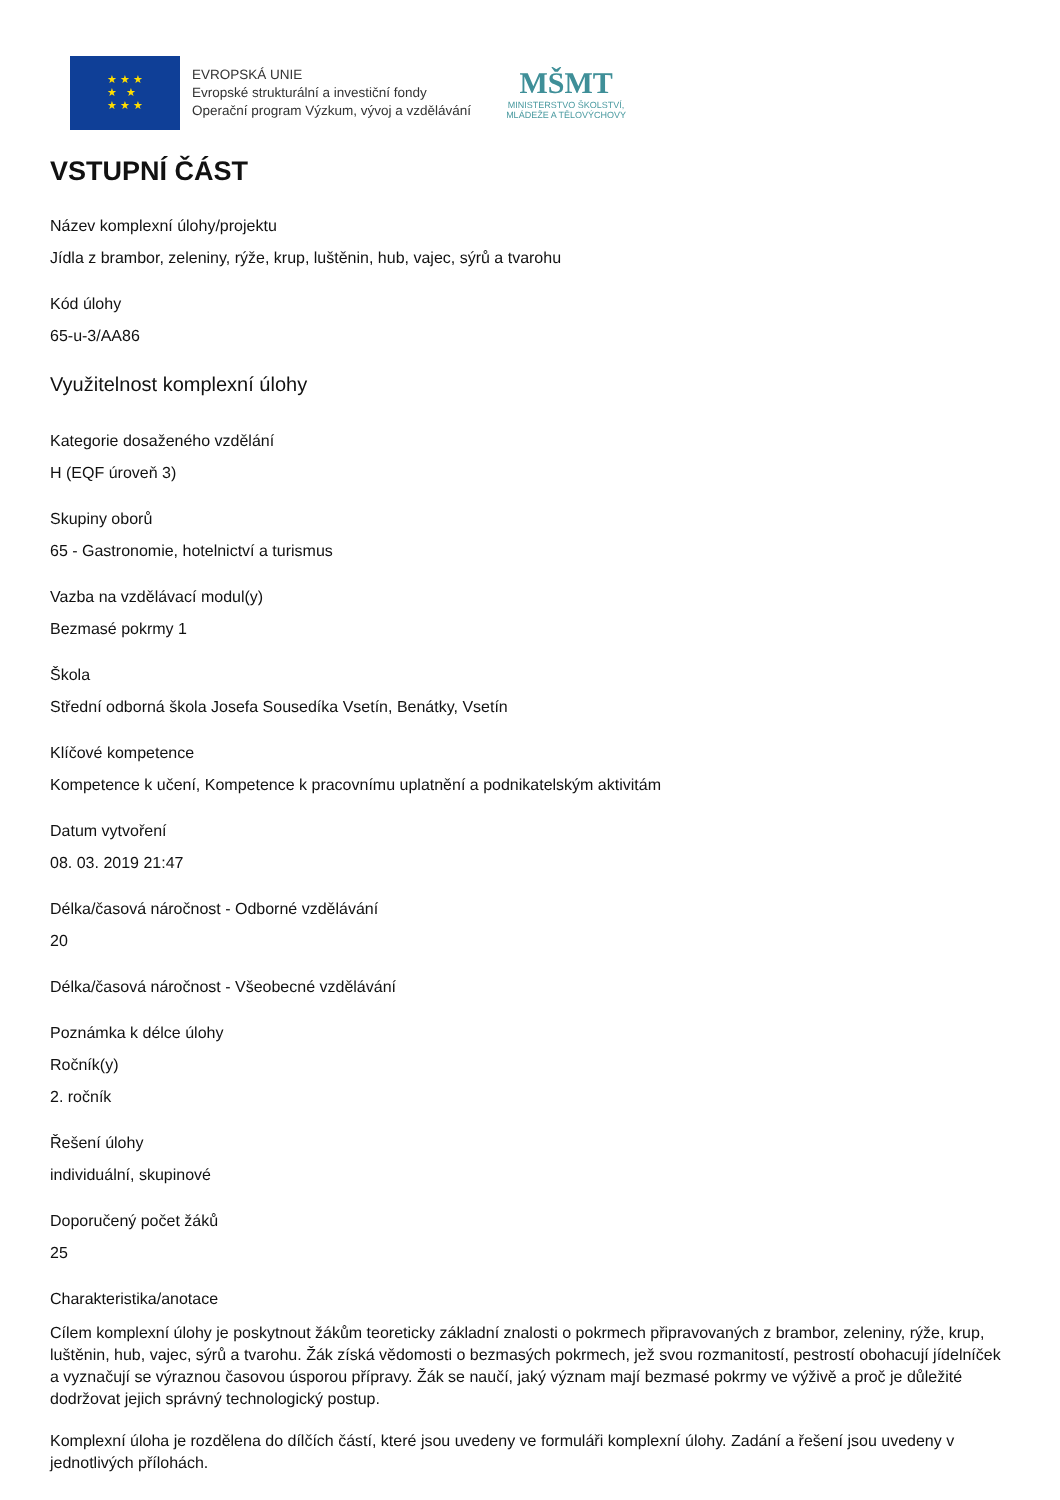★ ★ ★
★ ★
★ ★ ★
EVROPSKÁ UNIE
Evropské strukturální a investiční fondy
Operační program Výzkum, vývoj a vzdělávání
MŠMT
MINISTERSTVO ŠKOLSTVÍ,
MLÁDEŽE A TĚLOVÝCHOVY
VSTUPNÍ ČÁST
Název komplexní úlohy/projektu
Jídla z brambor, zeleniny, rýže, krup, luštěnin, hub, vajec, sýrů a tvarohu
Kód úlohy
65-u-3/AA86
Využitelnost komplexní úlohy
Kategorie dosaženého vzdělání
H (EQF úroveň 3)
Skupiny oborů
65 - Gastronomie, hotelnictví a turismus
Vazba na vzdělávací modul(y)
Bezmasé pokrmy 1
Škola
Střední odborná škola Josefa Sousedíka Vsetín, Benátky, Vsetín
Klíčové kompetence
Kompetence k učení, Kompetence k pracovnímu uplatnění a podnikatelským aktivitám
Datum vytvoření
08. 03. 2019 21:47
Délka/časová náročnost - Odborné vzdělávání
20
Délka/časová náročnost - Všeobecné vzdělávání
Poznámka k délce úlohy
Ročník(y)
2. ročník
Řešení úlohy
individuální, skupinové
Doporučený počet žáků
25
Charakteristika/anotace
Cílem komplexní úlohy je poskytnout žákům teoreticky základní znalosti o pokrmech připravovaných z brambor, zeleniny, rýže, krup, luštěnin, hub, vajec, sýrů a tvarohu. Žák získá vědomosti o bezmasých pokrmech, jež svou rozmanitostí, pestrostí obohacují jídelníček a vyznačují se výraznou časovou úsporou přípravy. Žák se naučí, jaký význam mají bezmasé pokrmy ve výživě a proč je důležité dodržovat jejich správný technologický postup.
Komplexní úloha je rozdělena do dílčích částí, které jsou uvedeny ve formuláři komplexní úlohy. Zadání a řešení jsou uvedeny v jednotlivých přílohách.